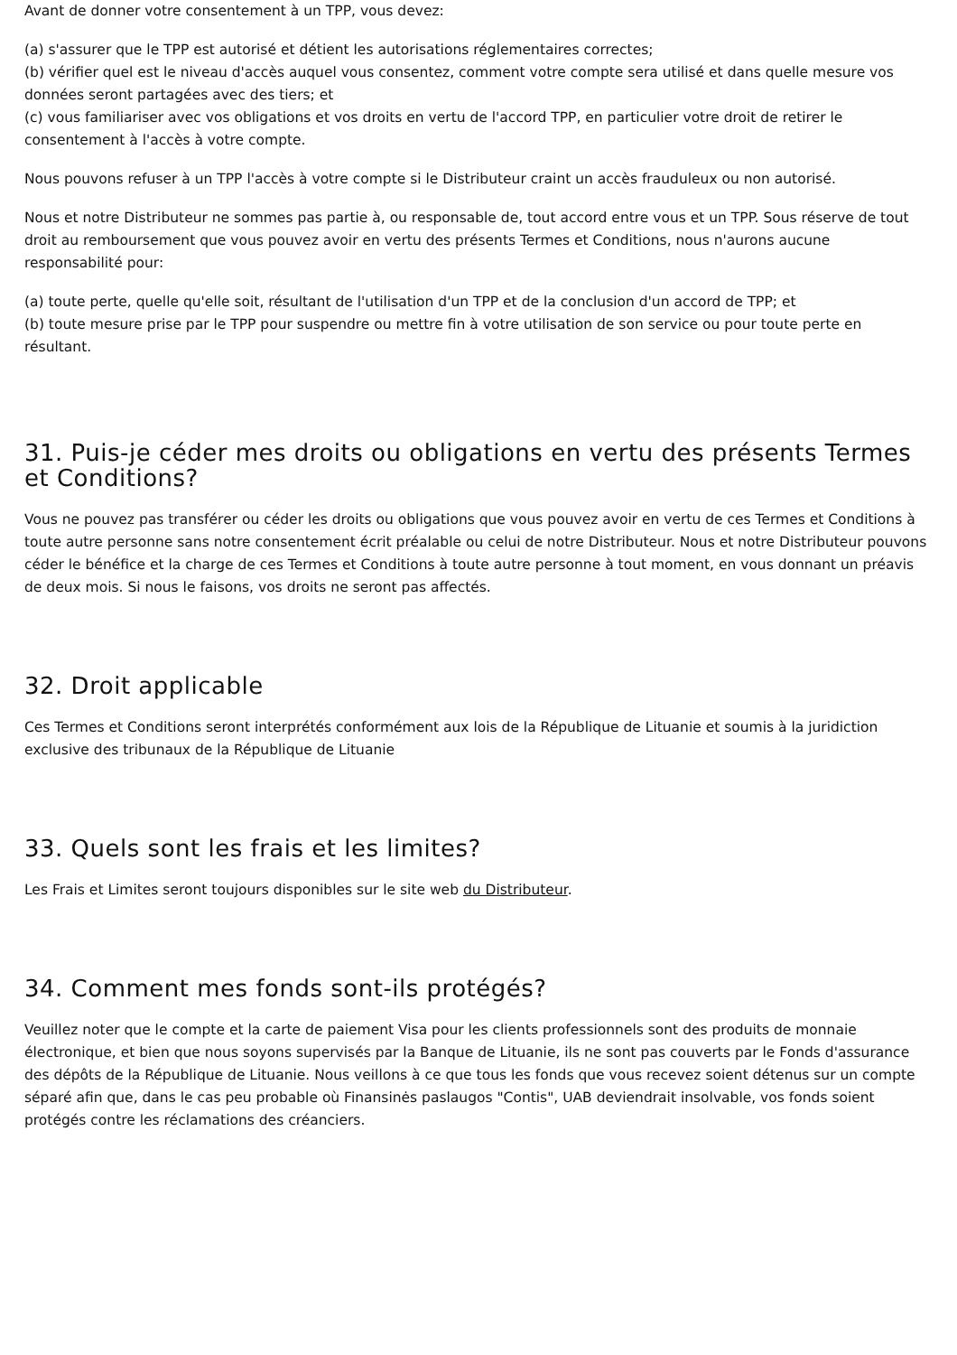Avant de donner votre consentement à un TPP, vous devez:
(a) s'assurer que le TPP est autorisé et détient les autorisations réglementaires correctes;
(b) vérifier quel est le niveau d'accès auquel vous consentez, comment votre compte sera utilisé et dans quelle mesure vos données seront partagées avec des tiers; et
(c) vous familiariser avec vos obligations et vos droits en vertu de l'accord TPP, en particulier votre droit de retirer le consentement à l'accès à votre compte.
Nous pouvons refuser à un TPP l'accès à votre compte si le Distributeur craint un accès frauduleux ou non autorisé.
Nous et notre Distributeur ne sommes pas partie à, ou responsable de, tout accord entre vous et un TPP. Sous réserve de tout droit au remboursement que vous pouvez avoir en vertu des présents Termes et Conditions, nous n'aurons aucune responsabilité pour:
(a) toute perte, quelle qu'elle soit, résultant de l'utilisation d'un TPP et de la conclusion d'un accord de TPP; et
(b) toute mesure prise par le TPP pour suspendre ou mettre fin à votre utilisation de son service ou pour toute perte en résultant.
31. Puis-je céder mes droits ou obligations en vertu des présents Termes et Conditions?
Vous ne pouvez pas transférer ou céder les droits ou obligations que vous pouvez avoir en vertu de ces Termes et Conditions à toute autre personne sans notre consentement écrit préalable ou celui de notre Distributeur. Nous et notre Distributeur pouvons céder le bénéfice et la charge de ces Termes et Conditions à toute autre personne à tout moment, en vous donnant un préavis de deux mois. Si nous le faisons, vos droits ne seront pas affectés.
32. Droit applicable
Ces Termes et Conditions seront interprétés conformément aux lois de la République de Lituanie et soumis à la juridiction exclusive des tribunaux de la République de Lituanie
33. Quels sont les frais et les limites?
Les Frais et Limites seront toujours disponibles sur le site web du Distributeur.
34. Comment mes fonds sont-ils protégés?
Veuillez noter que le compte et la carte de paiement Visa pour les clients professionnels sont des produits de monnaie électronique, et bien que nous soyons supervisés par la Banque de Lituanie, ils ne sont pas couverts par le Fonds d'assurance des dépôts de la République de Lituanie. Nous veillons à ce que tous les fonds que vous recevez soient détenus sur un compte séparé afin que, dans le cas peu probable où Finansinės paslaugos "Contis", UAB deviendrait insolvable, vos fonds soient protégés contre les réclamations des créanciers.